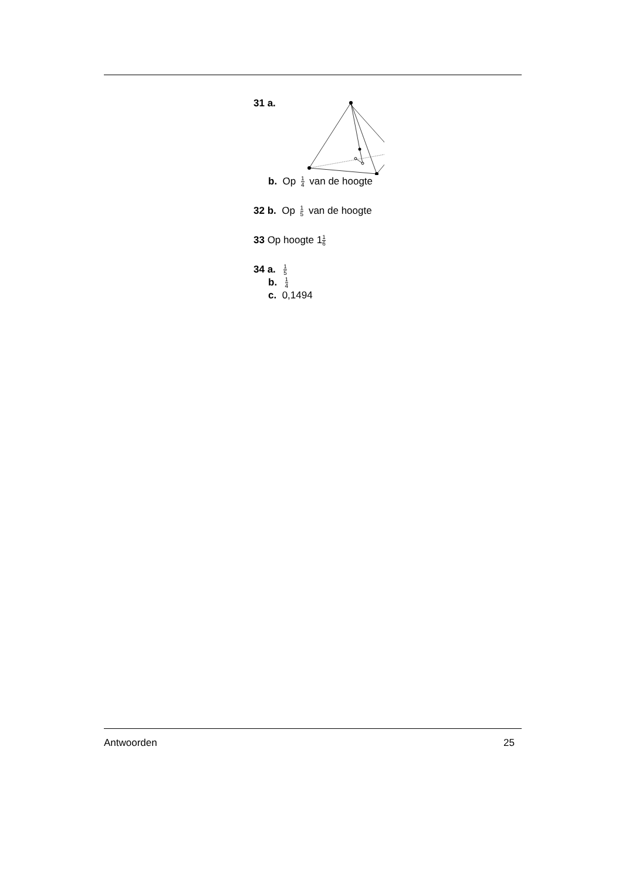31 a.
b. Op 1 4 van de hoogte
32 b. Op 1 5 van de hoogte
33 Op hoogte 11 6
34 a. 1 5
b. 1 4
c. 0,1494
Antwoorden 25